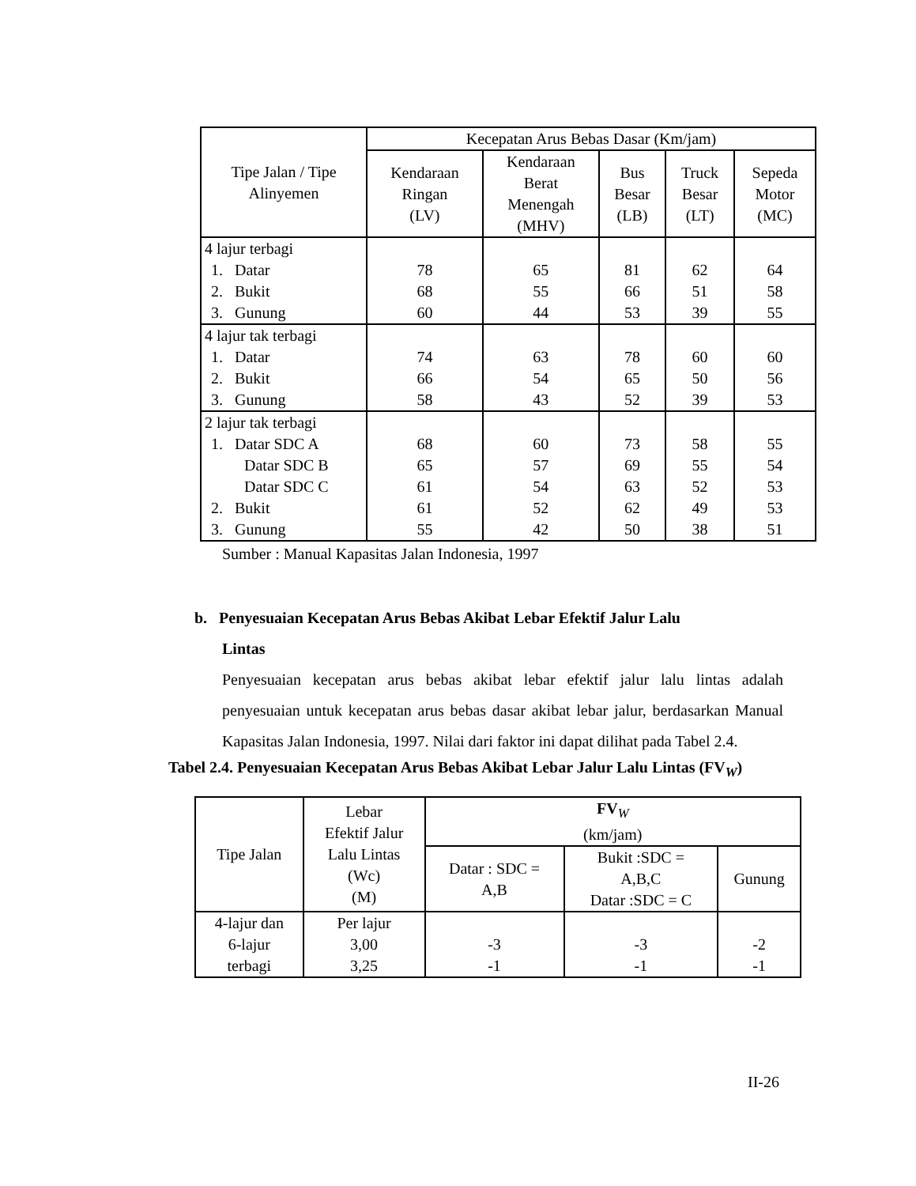| Tipe Jalan / Tipe Alinyemen | Kecepatan Arus Bebas Dasar (Km/jam) | | | | |
| --- | --- | --- | --- | --- | --- |
| | Kendaraan Ringan (LV) | Kendaraan Berat Menengah (MHV) | Bus Besar (LB) | Truck Besar (LT) | Sepeda Motor (MC) |
| 4 lajur terbagi 1. Datar 2. Bukit 3. Gunung | 78 68 60 | 65 55 44 | 81 66 53 | 62 51 39 | 64 58 55 |
| 4 lajur tak terbagi 1. Datar 2. Bukit 3. Gunung | 74 66 58 | 63 54 43 | 78 65 52 | 60 50 39 | 60 56 53 |
| 2 lajur tak terbagi 1. Datar SDC A Datar SDC B Datar SDC C 2. Bukit 3. Gunung | 68 65 61 61 55 | 60 57 54 52 42 | 73 69 63 62 50 | 58 55 52 49 38 | 55 54 53 53 51 |
Sumber : Manual Kapasitas Jalan Indonesia, 1997
b. Penyesuaian Kecepatan Arus Bebas Akibat Lebar Efektif Jalur Lalu
Lintas
Penyesuaian kecepatan arus bebas akibat lebar efektif jalur lalu lintas adalah penyesuaian untuk kecepatan arus bebas dasar akibat lebar jalur, berdasarkan Manual Kapasitas Jalan Indonesia, 1997. Nilai dari faktor ini dapat dilihat pada Tabel 2.4.
Tabel 2.4. Penyesuaian Kecepatan Arus Bebas Akibat Lebar Jalur Lalu Lintas (FV<sub>W</sub>)
| Tipe Jalan | Lebar Efektif Jalur Lalu Lintas (Wc) (M) | FV<sub>W</sub> (km/jam) | | |
| --- | --- | --- | --- | --- |
| | | Datar : SDC = A,B | Bukit :SDC = A,B,C Datar :SDC = C | Gunung |
| 4-lajur dan 6-lajur terbagi | Per lajur 3,00 3,25 | -3 -1 | -3 -1 | -2 -1 |
II-26